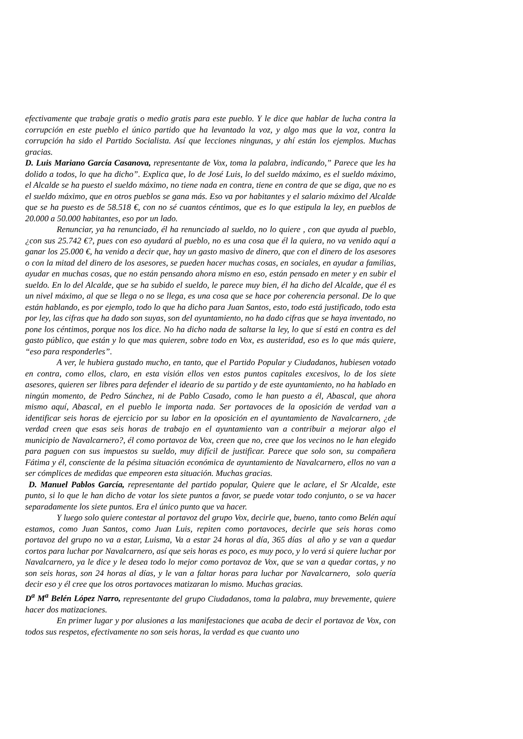efectivamente que trabaje gratis o medio gratis para este pueblo. Y le dice que hablar de lucha contra la corrupción en este pueblo el único partido que ha levantado la voz, y algo mas que la voz, contra la corrupción ha sido el Partido Socialista. Así que lecciones ningunas, y ahí están los ejemplos. Muchas gracias.
D. Luis Mariano García Casanova, representante de Vox, toma la palabra, indicando,” Parece que les ha dolido a todos, lo que ha dicho”. Explica que, lo de José Luis, lo del sueldo máximo, es el sueldo máximo, el Alcalde se ha puesto el sueldo máximo, no tiene nada en contra, tiene en contra de que se diga, que no es el sueldo máximo, que en otros pueblos se gana más. Eso va por habitantes y el salario máximo del Alcalde que se ha puesto es de 58.518 €, con no sé cuantos céntimos, que es lo que estipula la ley, en pueblos de 20.000 a 50.000 habitantes, eso por un lado.
Renunciar, ya ha renunciado, él ha renunciado al sueldo, no lo quiere , con que ayuda al pueblo, ¿con sus 25.742 €?, pues con eso ayudará al pueblo, no es una cosa que él la quiera, no va venido aquí a ganar los 25.000 €, ha venido a decir que, hay un gasto masivo de dinero, que con el dinero de los asesores o con la mitad del dinero de los asesores, se pueden hacer muchas cosas, en sociales, en ayudar a familias, ayudar en muchas cosas, que no están pensando ahora mismo en eso, están pensado en meter y en subir el sueldo. En lo del Alcalde, que se ha subido el sueldo, le parece muy bien, él ha dicho del Alcalde, que él es un nivel máximo, al que se llega o no se llega, es una cosa que se hace por coherencia personal. De lo que están hablando, es por ejemplo, todo lo que ha dicho para Juan Santos, esto, todo está justificado, todo esta por ley, las cifras que ha dado son suyas, son del ayuntamiento, no ha dado cifras que se haya inventado, no pone los céntimos, porque nos los dice. No ha dicho nada de saltarse la ley, lo que sí está en contra es del gasto público, que están y lo que mas quieren, sobre todo en Vox, es austeridad, eso es lo que más quiere, “eso para responderles”.
A ver, le hubiera gustado mucho, en tanto, que el Partido Popular y Ciudadanos, hubiesen votado en contra, como ellos, claro, en esta visión ellos ven estos puntos capitales excesivos, lo de los siete asesores, quieren ser libres para defender el ideario de su partido y de este ayuntamiento, no ha hablado en ningún momento, de Pedro Sánchez, ni de Pablo Casado, como le han puesto a él, Abascal, que ahora mismo aquí, Abascal, en el pueblo le importa nada. Ser portavoces de la oposición de verdad van a identificar seis horas de ejercicio por su labor en la oposición en el ayuntamiento de Navalcarnero, ¿de verdad creen que esas seis horas de trabajo en el ayuntamiento van a contribuir a mejorar algo el municipio de Navalcarnero?, él como portavoz de Vox, creen que no, cree que los vecinos no le han elegido para paguen con sus impuestos su sueldo, muy difícil de justificar. Parece que solo son, su compañera Fátima y él, consciente de la pésima situación económica de ayuntamiento de Navalcarnero, ellos no van a ser cómplices de medidas que empeoren esta situación. Muchas gracias.
D. Manuel Pablos García, representante del partido popular, Quiere que le aclare, el Sr Alcalde, este punto, si lo que le han dicho de votar los siete puntos a favor, se puede votar todo conjunto, o se va hacer separadamente los siete puntos. Era el único punto que va hacer.
Y luego solo quiere contestar al portavoz del grupo Vox, decirle que, bueno, tanto como Belén aquí estamos, como Juan Santos, como Juan Luis, repiten como portavoces, decirle que seis horas como portavoz del grupo no va a estar, Luisma, Va a estar 24 horas al día, 365 días al año y se van a quedar cortos para luchar por Navalcarnero, así que seis horas es poco, es muy poco, y lo verá si quiere luchar por Navalcarnero, ya le dice y le desea todo lo mejor como portavoz de Vox, que se van a quedar cortas, y no son seis horas, son 24 horas al días, y le van a faltar horas para luchar por Navalcarnero, solo quería decir eso y él cree que los otros portavoces matizaran lo mismo. Muchas gracias.
D<sup>a</sup> M<sup>a</sup> Belén López Narro, representante del grupo Ciudadanos, toma la palabra, muy brevemente, quiere hacer dos matizaciones.
En primer lugar y por alusiones a las manifestaciones que acaba de decir el portavoz de Vox, con todos sus respetos, efectivamente no son seis horas, la verdad es que cuanto uno